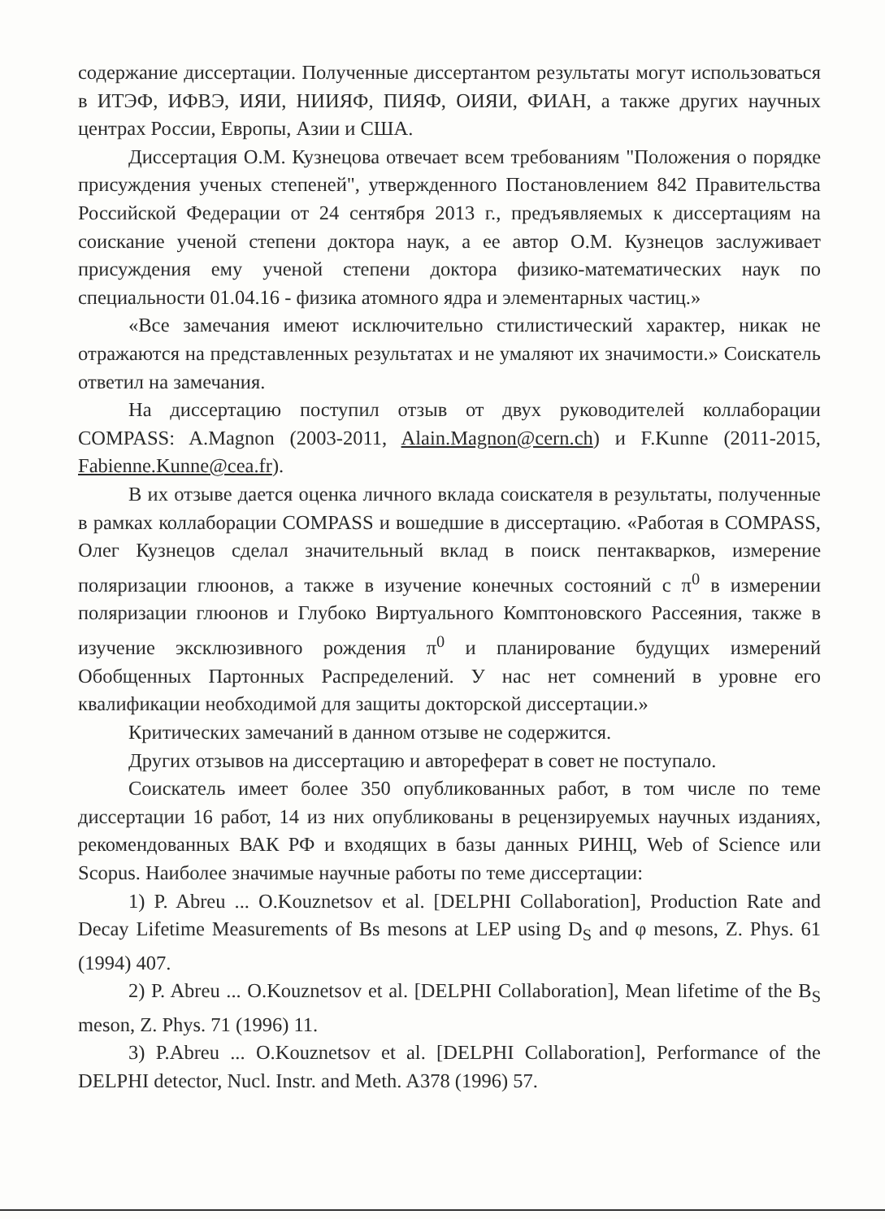содержание диссертации. Полученные диссертантом результаты могут использоваться в ИТЭФ, ИФВЭ, ИЯИ, НИИЯФ, ПИЯФ, ОИЯИ, ФИАН, а также других научных центрах России, Европы, Азии и США.
Диссертация О.М. Кузнецова отвечает всем требованиям "Положения о порядке присуждения ученых степеней", утвержденного Постановлением 842 Правительства Российской Федерации от 24 сентября 2013 г., предъявляемых к диссертациям на соискание ученой степени доктора наук, а ее автор О.М. Кузнецов заслуживает присуждения ему ученой степени доктора физико-математических наук по специальности 01.04.16 - физика атомного ядра и элементарных частиц.»
«Все замечания имеют исключительно стилистический характер, никак не отражаются на представленных результатах и не умаляют их значимости.» Соискатель ответил на замечания.
На диссертацию поступил отзыв от двух руководителей коллаборации COMPASS: A.Magnon (2003-2011, Alain.Magnon@cern.ch) и F.Kunne (2011-2015, Fabienne.Kunne@cea.fr).
В их отзыве дается оценка личного вклада соискателя в результаты, полученные в рамках коллаборации COMPASS и вошедшие в диссертацию. «Работая в COMPASS, Олег Кузнецов сделал значительный вклад в поиск пентакварков, измерение поляризации глюонов, а также в изучение конечных состояний с π<sup>0</sup> в измерении поляризации глюонов и Глубоко Виртуального Комптоновского Рассеяния, также в изучение эксклюзивного рождения π<sup>0</sup> и планирование будущих измерений Обобщенных Партонных Распределений. У нас нет сомнений в уровне его квалификации необходимой для защиты докторской диссертации.»
Критических замечаний в данном отзыве не содержится.
Других отзывов на диссертацию и автореферат в совет не поступало.
Соискатель имеет более 350 опубликованных работ, в том числе по теме диссертации 16 работ, 14 из них опубликованы в рецензируемых научных изданиях, рекомендованных ВАК РФ и входящих в базы данных РИНЦ, Web of Science или Scopus. Наиболее значимые научные работы по теме диссертации:
1) P. Abreu ... O.Kouznetsov et al. [DELPHI Collaboration], Production Rate and Decay Lifetime Measurements of Bs mesons at LEP using D<sub>S</sub> and φ mesons, Z. Phys. 61 (1994) 407.
2) P. Abreu ... O.Kouznetsov et al. [DELPHI Collaboration], Mean lifetime of the B<sub>S</sub> meson, Z. Phys. 71 (1996) 11.
3) P.Abreu ... O.Kouznetsov et al. [DELPHI Collaboration], Performance of the DELPHI detector, Nucl. Instr. and Meth. A378 (1996) 57.